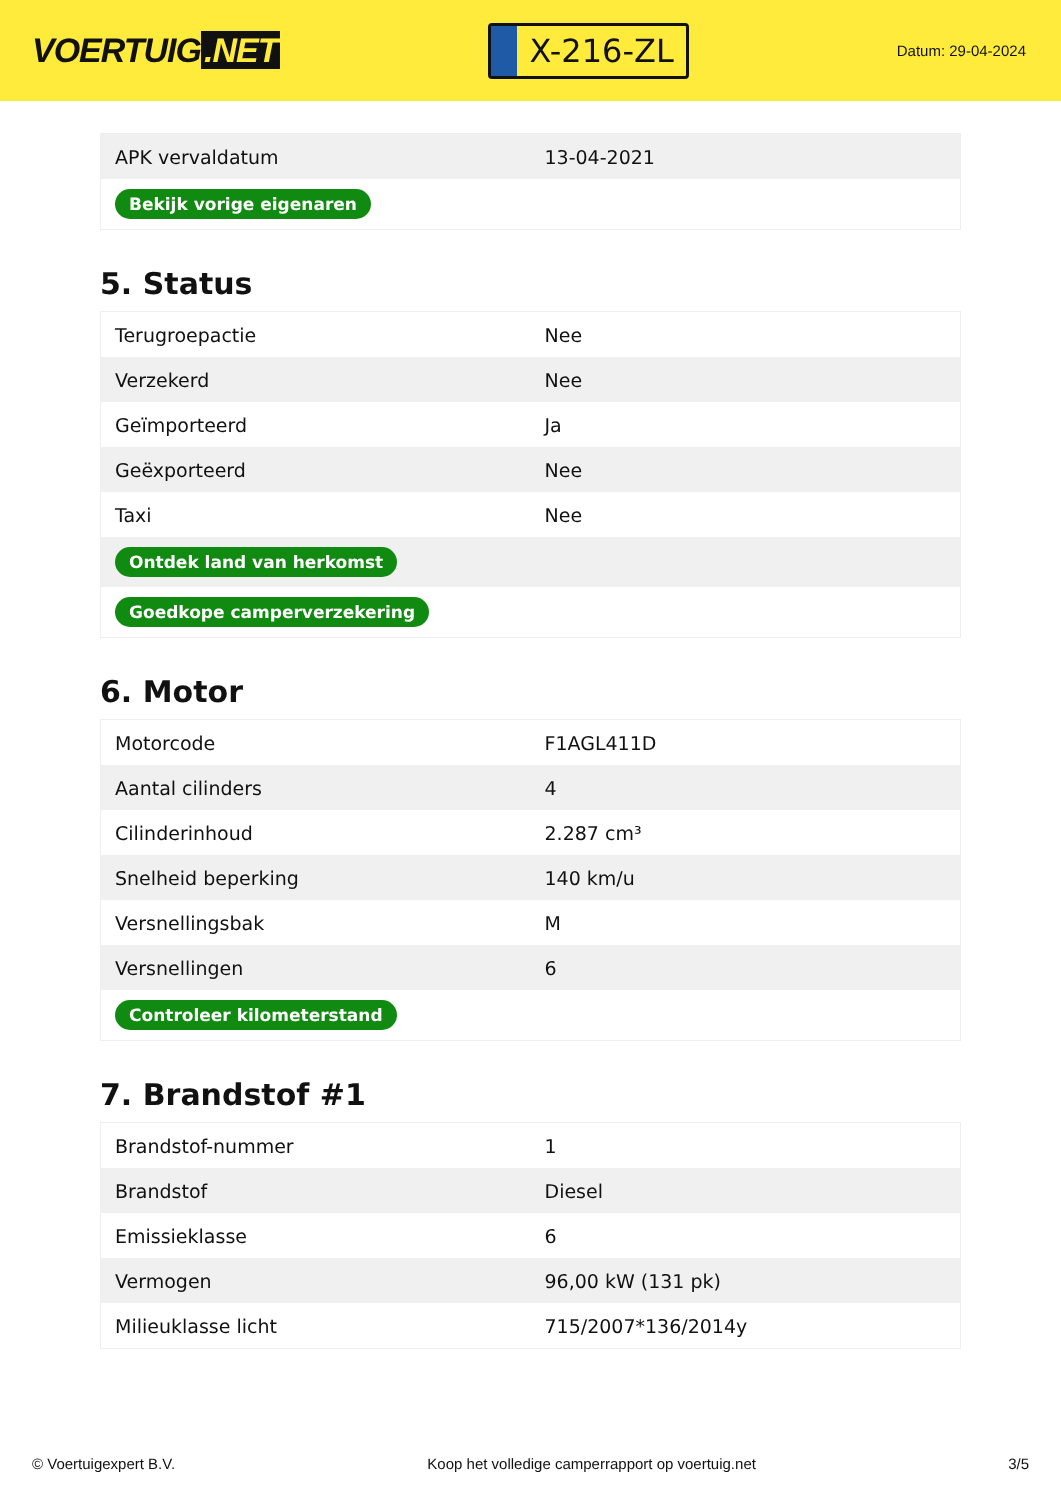VOERTUIG.NET
X-216-ZL
Datum: 29-04-2024
| APK vervaldatum | 13-04-2021 |
| Bekijk vorige eigenaren | |
5. Status
| Terugroepactie | Nee |
| Verzekerd | Nee |
| Geïmporteerd | Ja |
| Geëxporteerd | Nee |
| Taxi | Nee |
| Ontdek land van herkomst | |
| Goedkope camperverzekering | |
6. Motor
| Motorcode | F1AGL411D |
| Aantal cilinders | 4 |
| Cilinderinhoud | 2.287 cm³ |
| Snelheid beperking | 140 km/u |
| Versnellingsbak | M |
| Versnellingen | 6 |
| Controleer kilometerstand | |
7. Brandstof #1
| Brandstof-nummer | 1 |
| Brandstof | Diesel |
| Emissieklasse | 6 |
| Vermogen | 96,00 kW (131 pk) |
| Milieuklasse licht | 715/2007*136/2014y |
© Voertuigexpert B.V. Koop het volledige camperrapport op voertuig.net 3/5